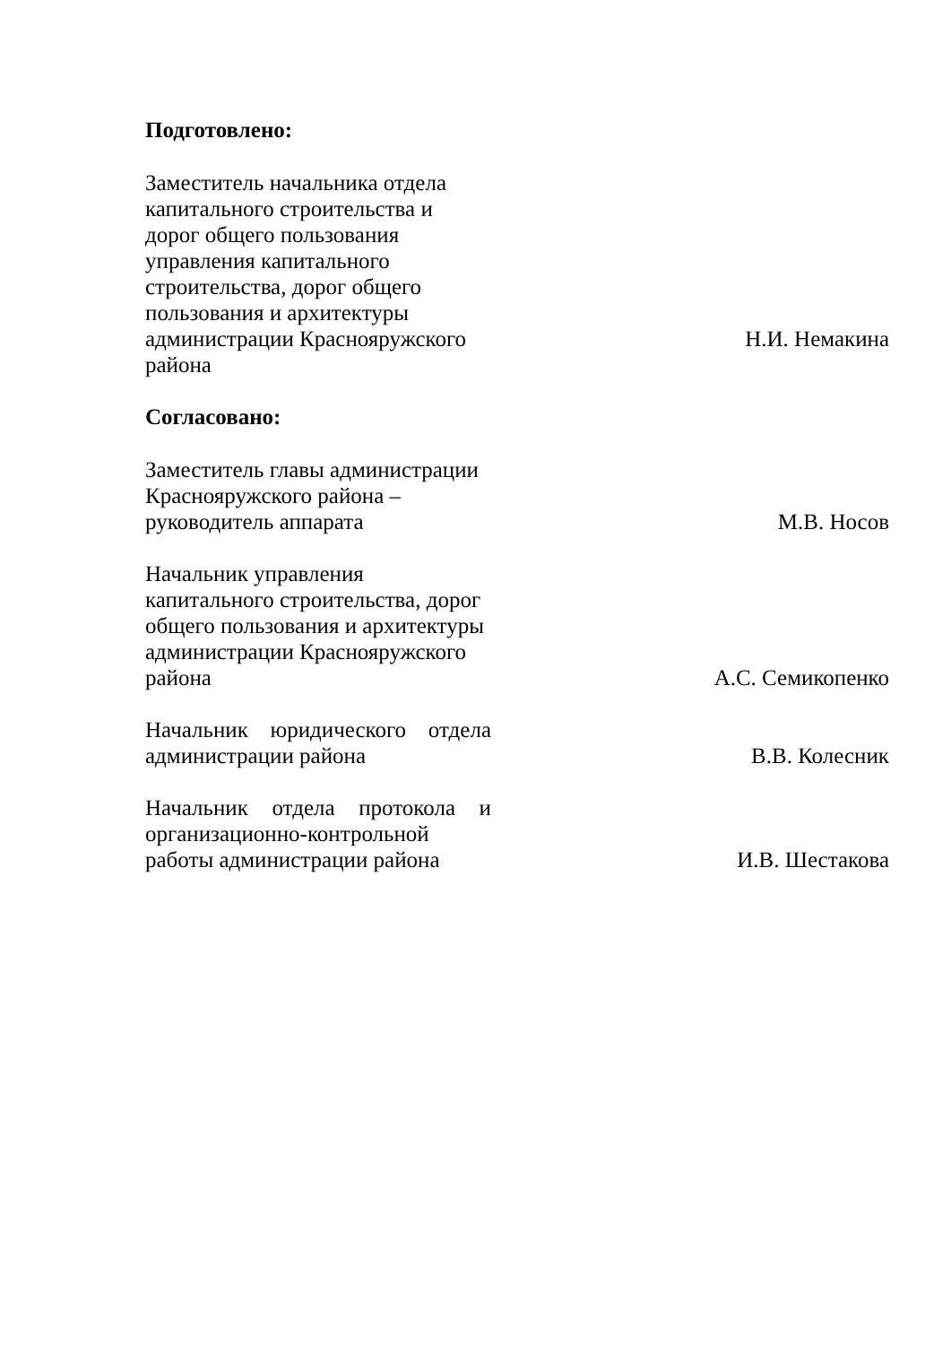Подготовлено:
Заместитель начальника отдела капитального строительства и дорог общего пользования управления капитального строительства, дорог общего пользования и архитектуры администрации Краснояружского района
Н.И. Немакина
Согласовано:
Заместитель главы администрации Краснояружского района – руководитель аппарата
М.В. Носов
Начальник управления капитального строительства, дорог общего пользования и архитектуры администрации Краснояружского района
А.С. Семикопенко
Начальник юридического отдела администрации района
В.В. Колесник
Начальник отдела протокола и организационно-контрольной работы администрации района
И.В. Шестакова